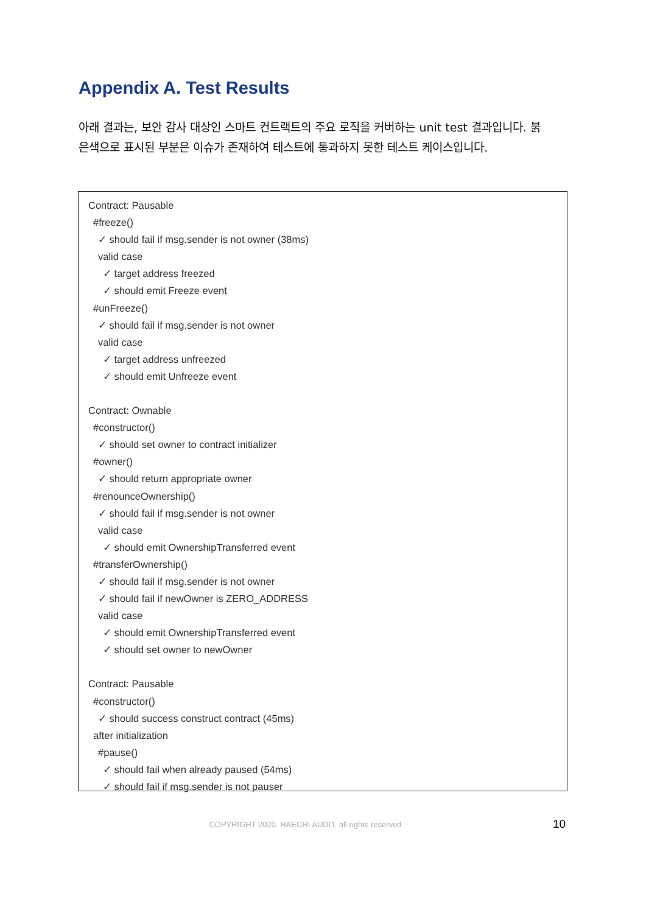Appendix A. Test Results
아래 결과는, 보안 감사 대상인 스마트 컨트랙트의 주요 로직을 커버하는 unit test 결과입니다. 붉은색으로 표시된 부분은 이슈가 존재하여 테스트에 통과하지 못한 테스트 케이스입니다.
Contract: Pausable
#freeze()
✓ should fail if msg.sender is not owner (38ms)
valid case
✓ target address freezed
✓ should emit Freeze event
#unFreeze()
✓ should fail if msg.sender is not owner
valid case
✓ target address unfreezed
✓ should emit Unfreeze event
Contract: Ownable
#constructor()
✓ should set owner to contract initializer
#owner()
✓ should return appropriate owner
#renounceOwnership()
✓ should fail if msg.sender is not owner
valid case
✓ should emit OwnershipTransferred event
#transferOwnership()
✓ should fail if msg.sender is not owner
✓ should fail if newOwner is ZERO_ADDRESS
valid case
✓ should emit OwnershipTransferred event
✓ should set owner to newOwner
Contract: Pausable
#constructor()
✓ should success construct contract (45ms)
after initialization
#pause()
✓ should fail when already paused (54ms)
✓ should fail if msg.sender is not pauser
COPYRIGHT 2020. HAECHI AUDIT. all rights reserved 10